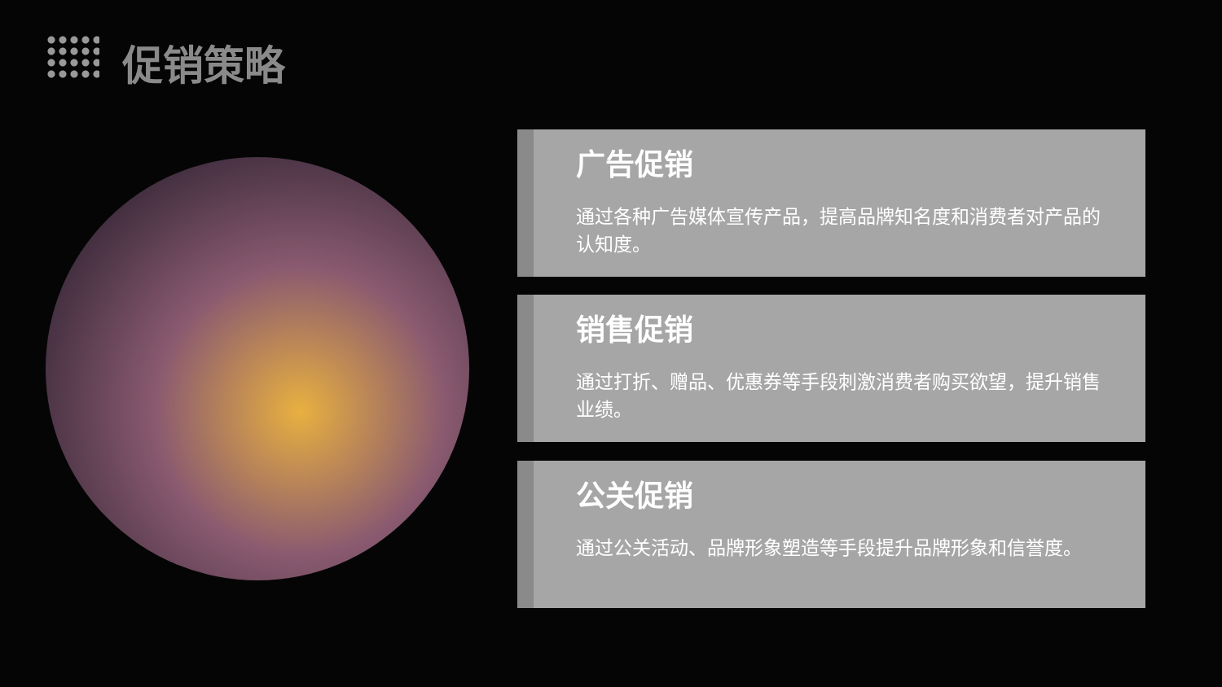促销策略
广告促销
通过各种广告媒体宣传产品，提高品牌知名度和消费者对产品的认知度。
销售促销
通过打折、赠品、优惠券等手段刺激消费者购买欲望，提升销售业绩。
公关促销
通过公关活动、品牌形象塑造等手段提升品牌形象和信誉度。